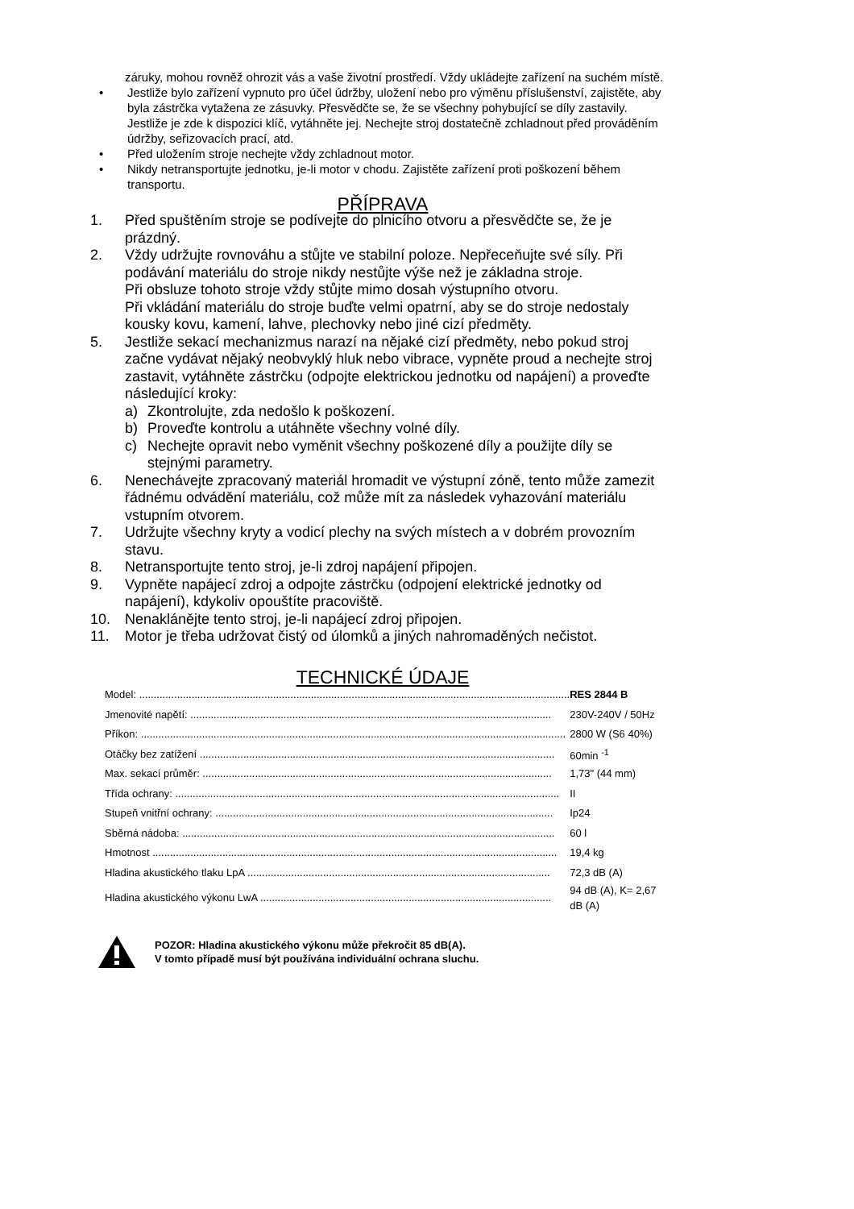záruky, mohou rovněž ohrozit vás a vaše životní prostředí. Vždy ukládejte zařízení na suchém místě.
• Jestliže bylo zařízení vypnuto pro účel údržby, uložení nebo pro výměnu příslušenství, zajistěte, aby byla zástrčka vytažena ze zásuvky. Přesvědčte se, že se všechny pohybující se díly zastavily. Jestliže je zde k dispozici klíč, vytáhněte jej. Nechejte stroj dostatečně zchladnout před prováděním údržby, seřizovacích prací, atd.
• Před uložením stroje nechejte vždy zchladnout motor.
• Nikdy netransportujte jednotku, je-li motor v chodu. Zajistěte zařízení proti poškození během transportu.
PŘÍPRAVA
1. Před spuštěním stroje se podívejte do plnicího otvoru a přesvědčte se, že je prázdný.
2. Vždy udržujte rovnováhu a stůjte ve stabilní poloze. Nepřeceňujte své síly. Při podávání materiálu do stroje nikdy nestůjte výše než je základna stroje.
Při obsluze tohoto stroje vždy stůjte mimo dosah výstupního otvoru.
Při vkládání materiálu do stroje buďte velmi opatrní, aby se do stroje nedostaly kousky kovu, kamení, lahve, plechovky nebo jiné cizí předměty.
5. Jestliže sekací mechanizmus narazí na nějaké cizí předměty, nebo pokud stroj začne vydávat nějaký neobvyklý hluk nebo vibrace, vypněte proud a nechejte stroj zastavit, vytáhněte zástrčku (odpojte elektrickou jednotku od napájení) a proveďte následující kroky:
a) Zkontrolujte, zda nedošlo k poškození.
b) Proveďte kontrolu a utáhněte všechny volné díly.
c) Nechejte opravit nebo vyměnit všechny poškozené díly a použijte díly se stejnými parametry.
6. Nenechávejte zpracovaný materiál hromadit ve výstupní zóně, tento může zamezit řádnému odvádění materiálu, což může mít za následek vyhazování materiálu vstupním otvorem.
7. Udržujte všechny kryty a vodicí plechy na svých místech a v dobrém provozním stavu.
8. Netransportujte tento stroj, je-li zdroj napájení připojen.
9. Vypněte napájecí zdroj a odpojte zástrčku (odpojení elektrické jednotky od napájení), kdykoliv opouštíte pracoviště.
10. Nenaklánějte tento stroj, je-li napájecí zdroj připojen.
11. Motor je třeba udržovat čistý od úlomků a jiných nahromaděných nečistot.
TECHNICKÉ ÚDAJE
| Model: .................................................................................................................................................... | RES 2844 B |
| Jmenovité napětí: ............................................................................................................................ | 230V-240V / 50Hz |
| Příkon: .................................................................................................................................................. | 2800 W (S6 40%) |
| Otáčky bez zatížení .......................................................................................................................... | 60min <sup>-1</sup> |
| Max. sekací průměr: ........................................................................................................................ | 1,73" (44 mm) |
| Třída ochrany: .................................................................................................................................... | II |
| Stupeň vnitřní ochrany: .................................................................................................................... | Ip24 |
| Sběrná nádoba: ................................................................................................................................ | 60 l |
| Hmotnost ........................................................................................................................................... | 19,4 kg |
| Hladina akustického tlaku LpA ........................................................................................................ | 72,3 dB (A) |
| Hladina akustického výkonu LwA .................................................................................................... | 94 dB (A), K= 2,67 dB (A) |
POZOR: Hladina akustického výkonu může překročit 85 dB(A).
V tomto případě musí být používána individuální ochrana sluchu.